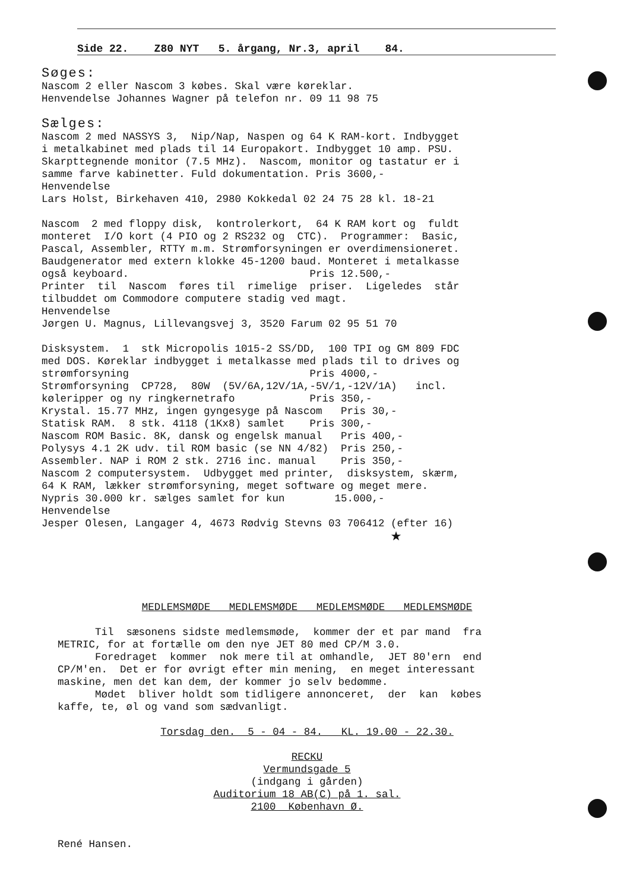Side 22. Z80 NYT 5. årgang, Nr.3, april 84.
Søges: Nascom 2 eller Nascom 3 købes. Skal være køreklar. Henvendelse Johannes Wagner på telefon nr. 09 11 98 75 Sælges: Nascom 2 med NASSYS 3, Nip/Nap, Naspen og 64 K RAM-kort. Indbygget i metalkabinet med plads til 14 Europakort. Indbygget 10 amp. PSU. Skarpttegnende monitor (7.5 MHz). Nascom, monitor og tastatur er i samme farve kabinetter. Fuld dokumentation. Pris 3600,- Henvendelse Lars Holst, Birkehaven 410, 2980 Kokkedal 02 24 75 28 kl. 18-21 Nascom 2 med floppy disk, kontrolerkort, 64 K RAM kort og fuldt monteret I/O kort (4 PIO og 2 RS232 og CTC). Programmer: Basic, Pascal, Assembler, RTTY m.m. Strømforsyningen er overdimensioneret. Baudgenerator med extern klokke 45-1200 baud. Monteret i metalkasse også keyboard. Pris 12.500,- Printer til Nascom føres til rimelige priser. Ligeledes står tilbuddet om Commodore computere stadig ved magt. Henvendelse Jørgen U. Magnus, Lillevangsvej 3, 3520 Farum 02 95 51 70 Disksystem. 1 stk Micropolis 1015-2 SS/DD, 100 TPI og GM 809 FDC med DOS. Køreklar indbygget i metalkasse med plads til to drives og strømforsyning Pris 4000,- Strømforsyning CP728, 80W (5V/6A,12V/1A,-5V/1,-12V/1A) incl. køleripper og ny ringkernetrafo Pris 350,- Krystal. 15.77 MHz, ingen gyngesyge på Nascom Pris 30,- Statisk RAM. 8 stk. 4118 (1Kx8) samlet Pris 300,- Nascom ROM Basic. 8K, dansk og engelsk manual Pris 400,- Polysys 4.1 2K udv. til ROM basic (se NN 4/82) Pris 250,- Assembler. NAP i ROM 2 stk. 2716 inc. manual Pris 350,- Nascom 2 computersystem. Udbygget med printer, disksystem, skærm, 64 K RAM, lækker strømforsyning, meget software og meget mere. Nypris 30.000 kr. sælges samlet for kun 15.000,- Henvendelse Jesper Olesen, Langager 4, 4673 Rødvig Stevns 03 706412 (efter 16) ★
MEDLEMSMØDE MEDLEMSMØDE MEDLEMSMØDE MEDLEMSMØDE
Til sæsonens sidste medlemsmøde, kommer der et par mand fra METRIC, for at fortælle om den nye JET 80 med CP/M 3.0. Foredraget kommer nok mere til at omhandle, JET 80'ern end CP/M'en. Det er for øvrigt efter min mening, en meget interessant maskine, men det kan dem, der kommer jo selv bedømme. Mødet bliver holdt som tidligere annonceret, der kan købes kaffe, te, øl og vand som sædvanligt.
Torsdag den. 5 - 04 - 84. KL. 19.00 - 22.30.
RECKU Vermundsgade 5 (indgang i gården) Auditorium 18 AB(C) på 1. sal. 2100 København Ø.
René Hansen.